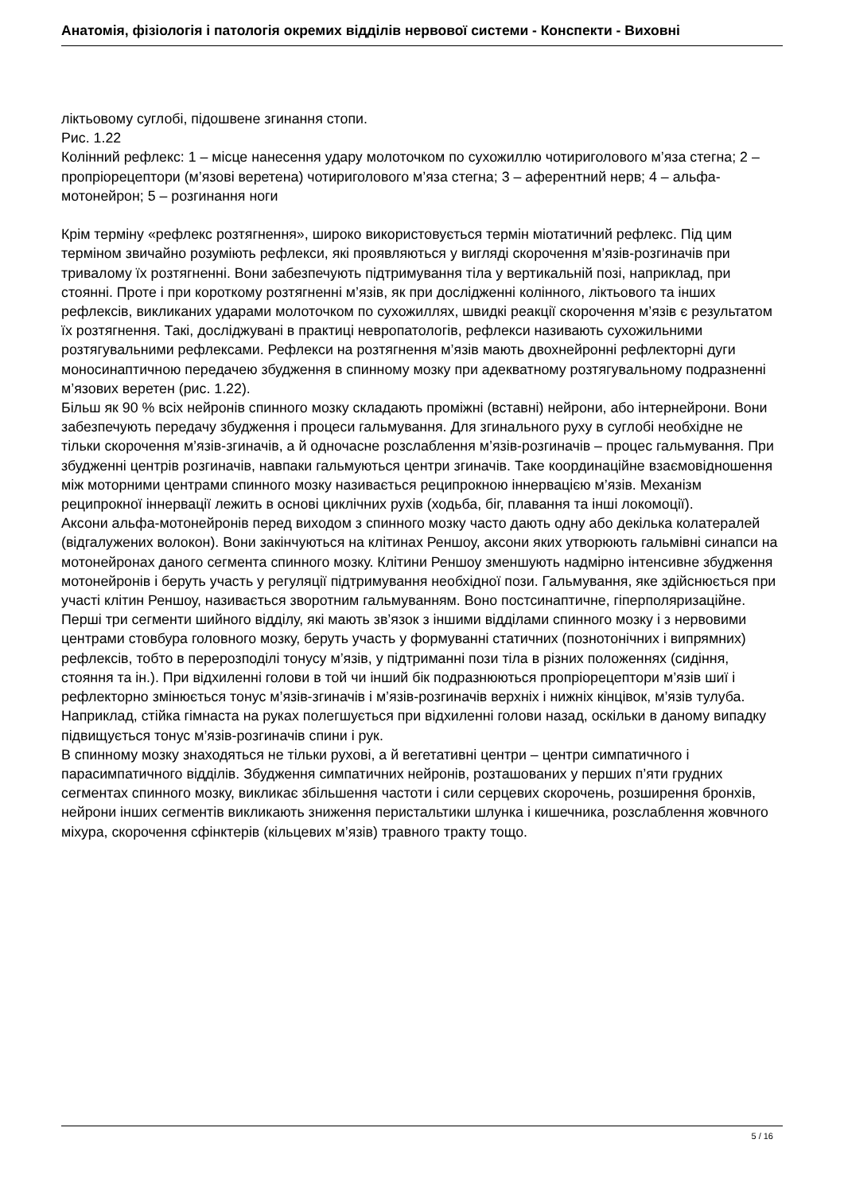Анатомія, фізіологія і патологія окремих відділів нервової системи - Конспекти - Виховні
ліктьовому суглобі, підошвене згинання стопи.
Рис. 1.22
Колінний рефлекс: 1 – місце нанесення удару молоточком по сухожиллю чотириголового м’яза стегна; 2 – пропріорецептори (м’язові веретена) чотириголового м’яза стегна; 3 – аферентний нерв; 4 – альфа-мотонейрон; 5 – розгинання ноги
Крім терміну «рефлекс розтягнення», широко використовується термін міотатичний рефлекс. Під цим терміном звичайно розуміють рефлекси, які проявляються у вигляді скорочення м’язів-розгиначів при тривалому їх розтягненні. Вони забезпечують підтримування тіла у вертикальній позі, наприклад, при стоянні. Проте і при короткому розтягненні м’язів, як при дослідженні колінного, ліктьового та інших рефлексів, викликаних ударами молоточком по сухожиллях, швидкі реакції скорочення м’язів є результатом їх розтягнення. Такі, досліджувані в практиці невропатологів, рефлекси називають сухожильними розтягувальними рефлексами. Рефлекси на розтягнення м’язів мають двохнейронні рефлекторні дуги моносинаптичною передачею збудження в спинному мозку при адекватному розтягувальному подразненні м’язових веретен (рис. 1.22).
Більш як 90 % всіх нейронів спинного мозку складають проміжні (вставні) нейрони, або інтернейрони. Вони забезпечують передачу збудження і процеси гальмування. Для згинального руху в суглобі необхідне не тільки скорочення м’язів-згиначів, а й одночасне розслаблення м’язів-розгиначів – процес гальмування. При збудженні центрів розгиначів, навпаки гальмуються центри згиначів. Таке координаційне взаємовідношення між моторними центрами спинного мозку називається реципрокною іннервацією м’язів. Механізм реципрокної іннервації лежить в основі циклічних рухів (ходьба, біг, плавання та інші локомоції).
Аксони альфа-мотонейронів перед виходом з спинного мозку часто дають одну або декілька колатералей (відгалужених волокон). Вони закінчуються на клітинах Реншоу, аксони яких утворюють гальмівні синапси на мотонейронах даного сегмента спинного мозку. Клітини Реншоу зменшують надмірно інтенсивне збудження мотонейронів і беруть участь у регуляції підтримування необхідної пози. Гальмування, яке здійснюється при участі клітин Реншоу, називається зворотним гальмуванням. Воно постсинаптичне, гіперполяризаційне.
Перші три сегменти шийного відділу, які мають зв’язок з іншими відділами спинного мозку і з нервовими центрами стовбура головного мозку, беруть участь у формуванні статичних (познотонічних і випрямних) рефлексів, тобто в перерозподілі тонусу м’язів, у підтриманні пози тіла в різних положеннях (сидіння, стояння та ін.). При відхиленні голови в той чи інший бік подразнюються пропріорецептори м’язів шиї і рефлекторно змінюється тонус м’язів-згиначів і м’язів-розгиначів верхніх і нижніх кінцівок, м’язів тулуба. Наприклад, стійка гімнаста на руках полегшується при відхиленні голови назад, оскільки в даному випадку підвищується тонус м’язів-розгиначів спини і рук.
В спинному мозку знаходяться не тільки рухові, а й вегетативні центри – центри симпатичного і парасимпатичного відділів. Збудження симпатичних нейронів, розташованих у перших п’яти грудних сегментах спинного мозку, викликає збільшення частоти і сили серцевих скорочень, розширення бронхів, нейрони інших сегментів викликають зниження перистальтики шлунка і кишечника, розслаблення жовчного міхура, скорочення сфінктерів (кільцевих м’язів) травного тракту тощо.
5 / 16